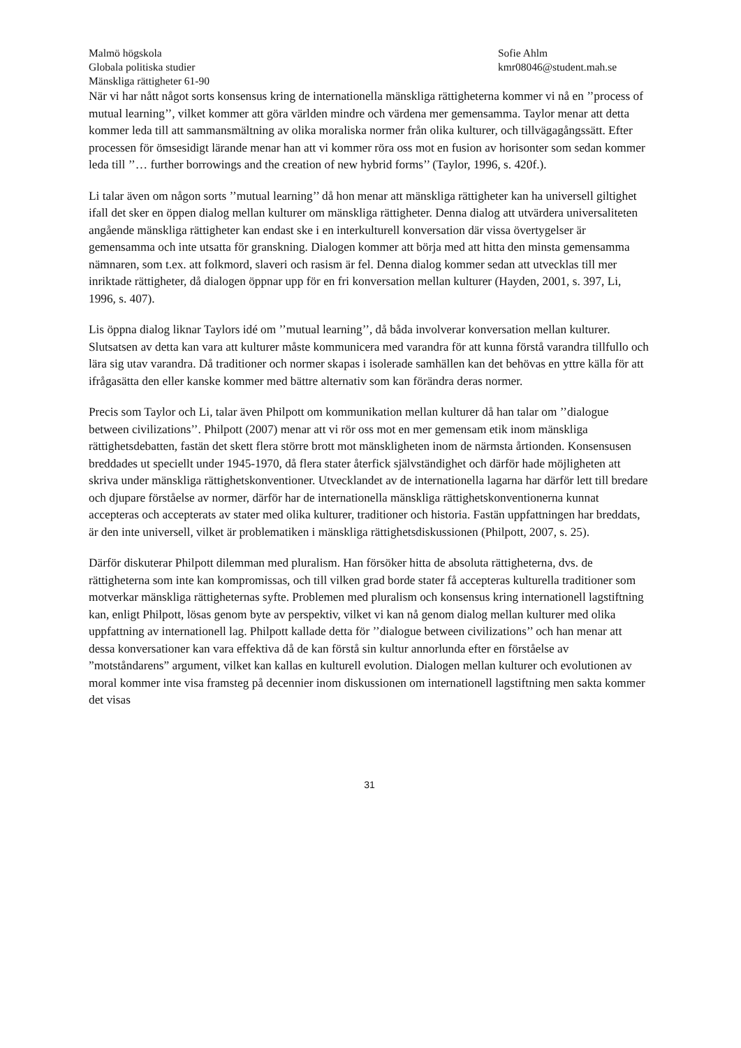Malmö högskola
Globala politiska studier
Mänskliga rättigheter 61-90
Sofie Ahlm
kmr08046@student.mah.se
När vi har nått något sorts konsensus kring de internationella mänskliga rättigheterna kommer vi nå en ’’process of mutual learning’’, vilket kommer att göra världen mindre och värdena mer gemensamma. Taylor menar att detta kommer leda till att sammansmältning av olika moraliska normer från olika kulturer, och tillvägagångssätt. Efter processen för ömsesidigt lärande menar han att vi kommer röra oss mot en fusion av horisonter som sedan kommer leda till ’’… further borrowings and the creation of new hybrid forms’’ (Taylor, 1996, s. 420f.).
Li talar även om någon sorts ’’mutual learning’’ då hon menar att mänskliga rättigheter kan ha universell giltighet ifall det sker en öppen dialog mellan kulturer om mänskliga rättigheter. Denna dialog att utvärdera universaliteten angående mänskliga rättigheter kan endast ske i en interkulturell konversation där vissa övertygelser är gemensamma och inte utsatta för granskning. Dialogen kommer att börja med att hitta den minsta gemensamma nämnaren, som t.ex. att folkmord, slaveri och rasism är fel. Denna dialog kommer sedan att utvecklas till mer inriktade rättigheter, då dialogen öppnar upp för en fri konversation mellan kulturer (Hayden, 2001, s. 397, Li, 1996, s. 407).
Lis öppna dialog liknar Taylors idé om ’’mutual learning’’, då båda involverar konversation mellan kulturer. Slutsatsen av detta kan vara att kulturer måste kommunicera med varandra för att kunna förstå varandra tillfullo och lära sig utav varandra. Då traditioner och normer skapas i isolerade samhällen kan det behövas en yttre källa för att ifrågasätta den eller kanske kommer med bättre alternativ som kan förändra deras normer.
Precis som Taylor och Li, talar även Philpott om kommunikation mellan kulturer då han talar om ’’dialogue between civilizations’’. Philpott (2007) menar att vi rör oss mot en mer gemensam etik inom mänskliga rättighetsdebatten, fastän det skett flera större brott mot mänskligheten inom de närmsta årtionden. Konsensusen breddades ut speciellt under 1945-1970, då flera stater återfick självständighet och därför hade möjligheten att skriva under mänskliga rättighetskonventioner. Utvecklandet av de internationella lagarna har därför lett till bredare och djupare förståelse av normer, därför har de internationella mänskliga rättighetskonventionerna kunnat accepteras och accepterats av stater med olika kulturer, traditioner och historia. Fastän uppfattningen har breddats, är den inte universell, vilket är problematiken i mänskliga rättighetsdiskussionen (Philpott, 2007, s. 25).
Därför diskuterar Philpott dilemman med pluralism. Han försöker hitta de absoluta rättigheterna, dvs. de rättigheterna som inte kan kompromissas, och till vilken grad borde stater få accepteras kulturella traditioner som motverkar mänskliga rättigheternas syfte. Problemen med pluralism och konsensus kring internationell lagstiftning kan, enligt Philpott, lösas genom byte av perspektiv, vilket vi kan nå genom dialog mellan kulturer med olika uppfattning av internationell lag. Philpott kallade detta för ’’dialogue between civilizations’’ och han menar att dessa konversationer kan vara effektiva då de kan förstå sin kultur annorlunda efter en förståelse av ”motståndarens” argument, vilket kan kallas en kulturell evolution. Dialogen mellan kulturer och evolutionen av moral kommer inte visa framsteg på decennier inom diskussionen om internationell lagstiftning men sakta kommer det visas
31